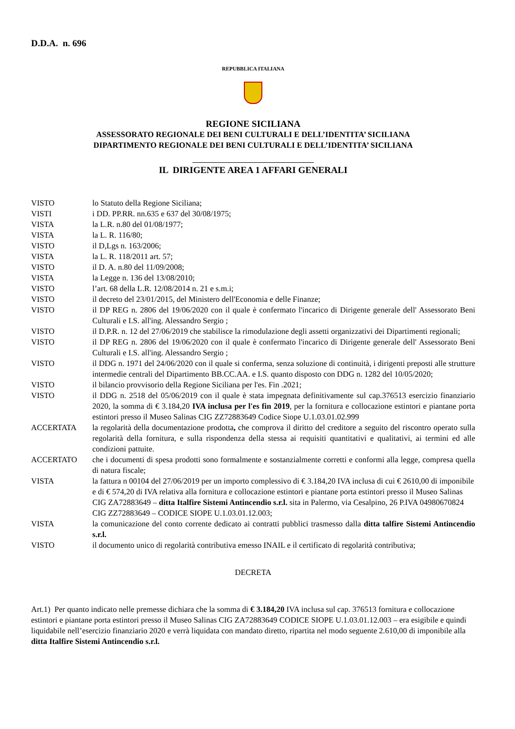D.D.A. n. 696
REPUBBLICA ITALIANA
REGIONE SICILIANA
ASSESSORATO REGIONALE DEI BENI CULTURALI E DELL’IDENTITA’ SICILIANA
DIPARTIMENTO REGIONALE DEI BENI CULTURALI E DELL’IDENTITA’ SICILIANA
IL DIRIGENTE AREA 1 AFFARI GENERALI
VISTO lo Statuto della Regione Siciliana;
VISTI i DD. PP.RR. nn.635 e 637 del 30/08/1975;
VISTA la L.R. n.80 del 01/08/1977;
VISTA la L. R. 116/80;
VISTO il D,Lgs n. 163/2006;
VISTA la L. R. 118/2011 art. 57;
VISTO il D. A. n.80 del 11/09/2008;
VISTA la Legge n. 136 del 13/08/2010;
VISTO l’art. 68 della L.R. 12/08/2014 n. 21 e s.m.i;
VISTO il decreto del 23/01/2015, del Ministero dell'Economia e delle Finanze;
VISTO il DP REG n. 2806 del 19/06/2020 con il quale è confermato l'incarico di Dirigente generale dell' Assessorato Beni Culturali e I.S. all'ing. Alessandro Sergio ;
VISTO il D.P.R. n. 12 del 27/06/2019 che stabilisce la rimodulazione degli assetti organizzativi dei Dipartimenti regionali;
VISTO il DP REG n. 2806 del 19/06/2020 con il quale è confermato l'incarico di Dirigente generale dell' Assessorato Beni Culturali e I.S. all'ing. Alessandro Sergio ;
VISTO il DDG n. 1971 del 24/06/2020 con il quale si conferma, senza soluzione di continuità, i dirigenti preposti alle strutture intermedie centrali del Dipartimento BB.CC.AA. e I.S. quanto disposto con DDG n. 1282 del 10/05/2020;
VISTO il bilancio provvisorio della Regione Siciliana per l'es. Fin .2021;
VISTO il DDG n. 2518 del 05/06/2019 con il quale è stata impegnata definitivamente sul cap.376513 esercizio finanziario 2020, la somma di € 3.184,20 IVA inclusa per l'es fin 2019, per la fornitura e collocazione estintori e piantane porta estintori presso il Museo Salinas CIG ZZ72883649 Codice Siope U.1.03.01.02.999
ACCERTATA la regolarità della documentazione prodotta, che comprova il diritto del creditore a seguito del riscontro operato sulla regolarità della fornitura, e sulla rispondenza della stessa ai requisiti quantitativi e qualitativi, ai termini ed alle condizioni pattuite.
ACCERTATO che i documenti di spesa prodotti sono formalmente e sostanzialmente corretti e conformi alla legge, compresa quella di natura fiscale;
VISTA la fattura n 00104 del 27/06/2019 per un importo complessivo di € 3.184,20 IVA inclusa di cui € 2610,00 di imponibile e di € 574,20 di IVA relativa alla fornitura e collocazione estintori e piantane porta estintori presso il Museo Salinas CIG ZA72883649 – ditta Italfire Sistemi Antincendio s.r.l. sita in Palermo, via Cesalpino, 26 P.IVA 04980670824 CIG ZZ72883649 – CODICE SIOPE U.1.03.01.12.003;
VISTA la comunicazione del conto corrente dedicato ai contratti pubblici trasmesso dalla ditta talfire Sistemi Antincendio s.r.l.
VISTO il documento unico di regolarità contributiva emesso INAIL e il certificato di regolarità contributiva;
DECRETA
Art.1) Per quanto indicato nelle premesse dichiara che la somma di € 3.184,20 IVA inclusa sul cap. 376513 fornitura e collocazione estintori e piantane porta estintori presso il Museo Salinas CIG ZA72883649 CODICE SIOPE U.1.03.01.12.003 – era esigibile e quindi liquidabile nell’esercizio finanziario 2020 e verrà liquidata con mandato diretto, ripartita nel modo seguente 2.610,00 di imponibile alla ditta Italfire Sistemi Antincendio s.r.l.